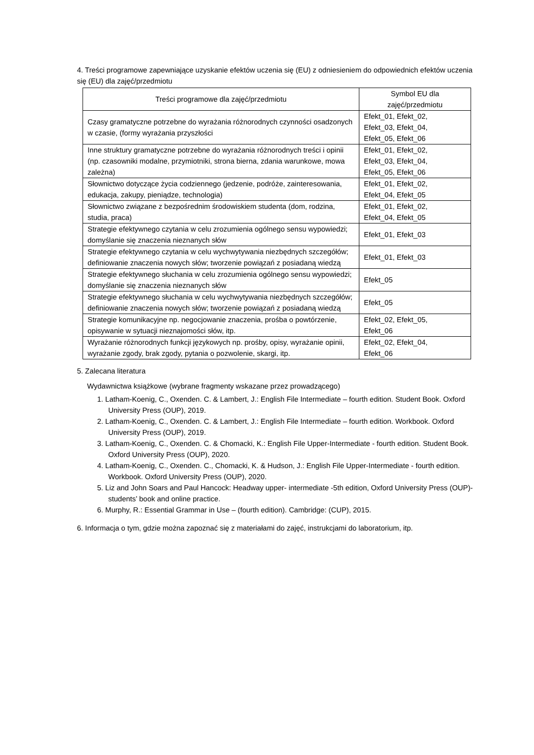4. Treści programowe zapewniające uzyskanie efektów uczenia się (EU) z odniesieniem do odpowiednich efektów uczenia się (EU) dla zajęć/przedmiotu
| Treści programowe dla zajęć/przedmiotu | Symbol EU dla zajęć/przedmiotu |
| --- | --- |
| Czasy gramatyczne potrzebne do wyrażania różnorodnych czynności osadzonych w czasie, (formy wyrażania przyszłości | Efekt_01, Efekt_02, Efekt_03, Efekt_04, Efekt_05, Efekt_06 |
| Inne struktury gramatyczne potrzebne do wyrażania różnorodnych treści i opinii (np. czasowniki modalne, przymiotniki, strona bierna, zdania warunkowe, mowa zależna) | Efekt_01, Efekt_02, Efekt_03, Efekt_04, Efekt_05, Efekt_06 |
| Słownictwo dotyczące życia codziennego (jedzenie, podróże, zainteresowania, edukacja, zakupy, pieniądze, technologia) | Efekt_01, Efekt_02, Efekt_04, Efekt_05 |
| Słownictwo związane z bezpośrednim środowiskiem studenta (dom, rodzina, studia, praca) | Efekt_01, Efekt_02, Efekt_04, Efekt_05 |
| Strategie efektywnego czytania w celu zrozumienia ogólnego sensu wypowiedzi; domyślanie się znaczenia nieznanych słów | Efekt_01, Efekt_03 |
| Strategie efektywnego czytania w celu wychwytywania niezbędnych szczegółów; definiowanie znaczenia nowych słów; tworzenie powiązań z posiadaną wiedzą | Efekt_01, Efekt_03 |
| Strategie efektywnego słuchania w celu zrozumienia ogólnego sensu wypowiedzi; domyślanie się znaczenia nieznanych słów | Efekt_05 |
| Strategie efektywnego słuchania w celu wychwytywania niezbędnych szczegółów; definiowanie znaczenia nowych słów; tworzenie powiązań z posiadaną wiedzą | Efekt_05 |
| Strategie komunikacyjne np. negocjowanie znaczenia, prośba o powtórzenie, opisywanie w sytuacji nieznajomości słów, itp. | Efekt_02, Efekt_05, Efekt_06 |
| Wyrażanie różnorodnych funkcji językowych np. prośby, opisy, wyrażanie opinii, wyrażanie zgody, brak zgody, pytania o pozwolenie, skargi, itp. | Efekt_02, Efekt_04, Efekt_06 |
5. Zalecana literatura
Wydawnictwa książkowe (wybrane fragmenty wskazane przez prowadzącego)
1. Latham-Koenig, C., Oxenden. C. & Lambert, J.: English File Intermediate – fourth edition. Student Book. Oxford University Press (OUP), 2019.
2. Latham-Koenig, C., Oxenden. C. & Lambert, J.: English File Intermediate – fourth edition. Workbook. Oxford University Press (OUP), 2019.
3. Latham-Koenig, C., Oxenden. C. & Chomacki, K.: English File Upper-Intermediate - fourth edition. Student Book. Oxford University Press (OUP), 2020.
4. Latham-Koenig, C., Oxenden. C., Chomacki, K. & Hudson, J.: English File Upper-Intermediate - fourth edition. Workbook. Oxford University Press (OUP), 2020.
5. Liz and John Soars and Paul Hancock: Headway upper- intermediate -5th edition, Oxford University Press (OUP)-students’ book and online practice.
6. Murphy, R.: Essential Grammar in Use – (fourth edition). Cambridge: (CUP), 2015.
6. Informacja o tym, gdzie można zapoznać się z materiałami do zajęć, instrukcjami do laboratorium, itp.